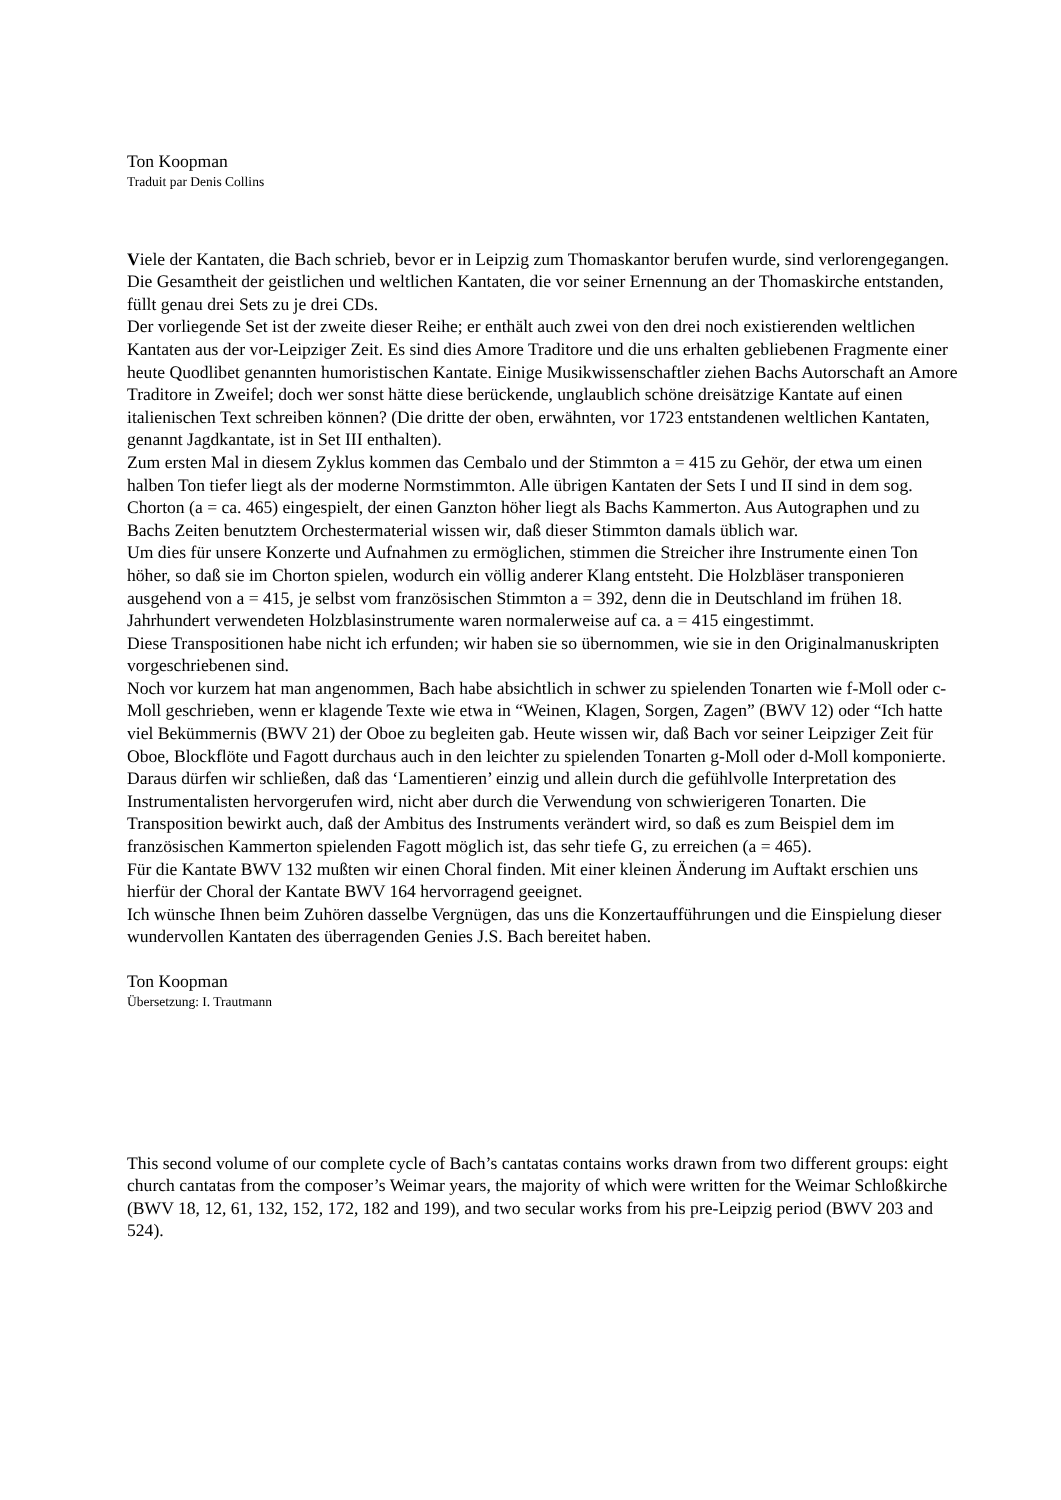Ton Koopman
Traduit par Denis Collins
Viele der Kantaten, die Bach schrieb, bevor er in Leipzig zum Thomaskantor berufen wurde, sind verlorengegangen. Die Gesamtheit der geistlichen und weltlichen Kantaten, die vor seiner Ernennung an der Thomaskirche entstanden, füllt genau drei Sets zu je drei CDs.
Der vorliegende Set ist der zweite dieser Reihe; er enthält auch zwei von den drei noch existierenden weltlichen Kantaten aus der vor-Leipziger Zeit. Es sind dies Amore Traditore und die uns erhalten gebliebenen Fragmente einer heute Quodlibet genannten humoristischen Kantate. Einige Musikwissenschaftler ziehen Bachs Autorschaft an Amore Traditore in Zweifel; doch wer sonst hätte diese berückende, unglaublich schöne dreisätzige Kantate auf einen italienischen Text schreiben können? (Die dritte der oben, erwähnten, vor 1723 entstandenen weltlichen Kantaten, genannt Jagdkantate, ist in Set III enthalten).
Zum ersten Mal in diesem Zyklus kommen das Cembalo und der Stimmton a = 415 zu Gehör, der etwa um einen halben Ton tiefer liegt als der moderne Normstimmton. Alle übrigen Kantaten der Sets I und II sind in dem sog. Chorton (a = ca. 465) eingespielt, der einen Ganzton höher liegt als Bachs Kammerton. Aus Autographen und zu Bachs Zeiten benutztem Orchestermaterial wissen wir, daß dieser Stimmton damals üblich war.
Um dies für unsere Konzerte und Aufnahmen zu ermöglichen, stimmen die Streicher ihre Instrumente einen Ton höher, so daß sie im Chorton spielen, wodurch ein völlig anderer Klang entsteht. Die Holzbläser transponieren ausgehend von a = 415, je selbst vom französischen Stimmton a = 392, denn die in Deutschland im frühen 18. Jahrhundert verwendeten Holzblasinstrumente waren normalerweise auf ca. a = 415 eingestimmt.
Diese Transpositionen habe nicht ich erfunden; wir haben sie so übernommen, wie sie in den Originalmanuskripten vorgeschriebenen sind.
Noch vor kurzem hat man angenommen, Bach habe absichtlich in schwer zu spielenden Tonarten wie f-Moll oder c-Moll geschrieben, wenn er klagende Texte wie etwa in “Weinen, Klagen, Sorgen, Zagen” (BWV 12) oder “Ich hatte viel Bekümmernis (BWV 21) der Oboe zu begleiten gab. Heute wissen wir, daß Bach vor seiner Leipziger Zeit für Oboe, Blockflöte und Fagott durchaus auch in den leichter zu spielenden Tonarten g-Moll oder d-Moll komponierte. Daraus dürfen wir schließen, daß das ‘Lamentieren’ einzig und allein durch die gefühlvolle Interpretation des Instrumentalisten hervorgerufen wird, nicht aber durch die Verwendung von schwierigeren Tonarten. Die Transposition bewirkt auch, daß der Ambitus des Instruments verändert wird, so daß es zum Beispiel dem im französischen Kammerton spielenden Fagott möglich ist, das sehr tiefe G, zu erreichen (a = 465).
Für die Kantate BWV 132 mußten wir einen Choral finden. Mit einer kleinen Änderung im Auftakt erschien uns hierfür der Choral der Kantate BWV 164 hervorragend geeignet.
Ich wünsche Ihnen beim Zuhören dasselbe Vergnügen, das uns die Konzertaufführungen und die Einspielung dieser wundervollen Kantaten des überragenden Genies J.S. Bach bereitet haben.
Ton Koopman
Übersetzung: I. Trautmann
This second volume of our complete cycle of Bach’s cantatas contains works drawn from two different groups: eight church cantatas from the composer’s Weimar years, the majority of which were written for the Weimar Schloßkirche (BWV 18, 12, 61, 132, 152, 172, 182 and 199), and two secular works from his pre-Leipzig period (BWV 203 and 524).